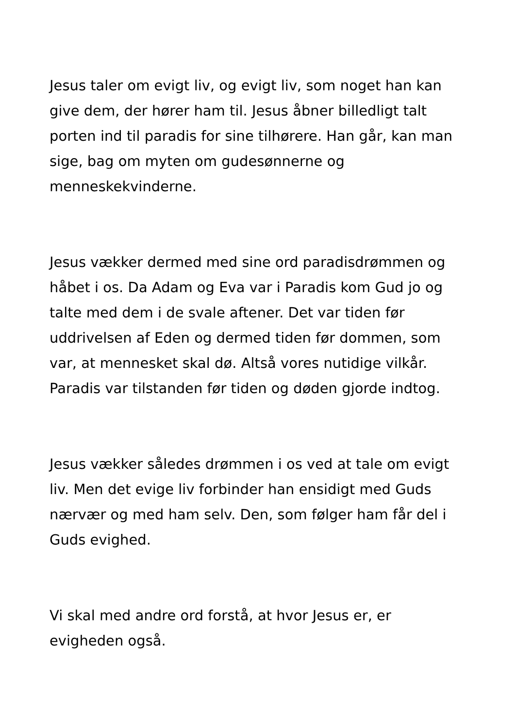Jesus taler om evigt liv, og evigt liv, som noget han kan give dem, der hører ham til. Jesus åbner billedligt talt porten ind til paradis for sine tilhørere. Han går, kan man sige, bag om myten om gudesønnerne og menneskekvinderne.
Jesus vækker dermed med sine ord paradisdrømmen og håbet i os. Da Adam og Eva var i Paradis kom Gud jo og talte med dem i de svale aftener. Det var tiden før uddrivelsen af Eden og dermed tiden før dommen, som var, at mennesket skal dø. Altså vores nutidige vilkår. Paradis var tilstanden før tiden og døden gjorde indtog.
Jesus vækker således drømmen i os ved at tale om evigt liv. Men det evige liv forbinder han ensidigt med Guds nærvær og med ham selv. Den, som følger ham får del i Guds evighed.
Vi skal med andre ord forstå, at hvor Jesus er, er evigheden også.